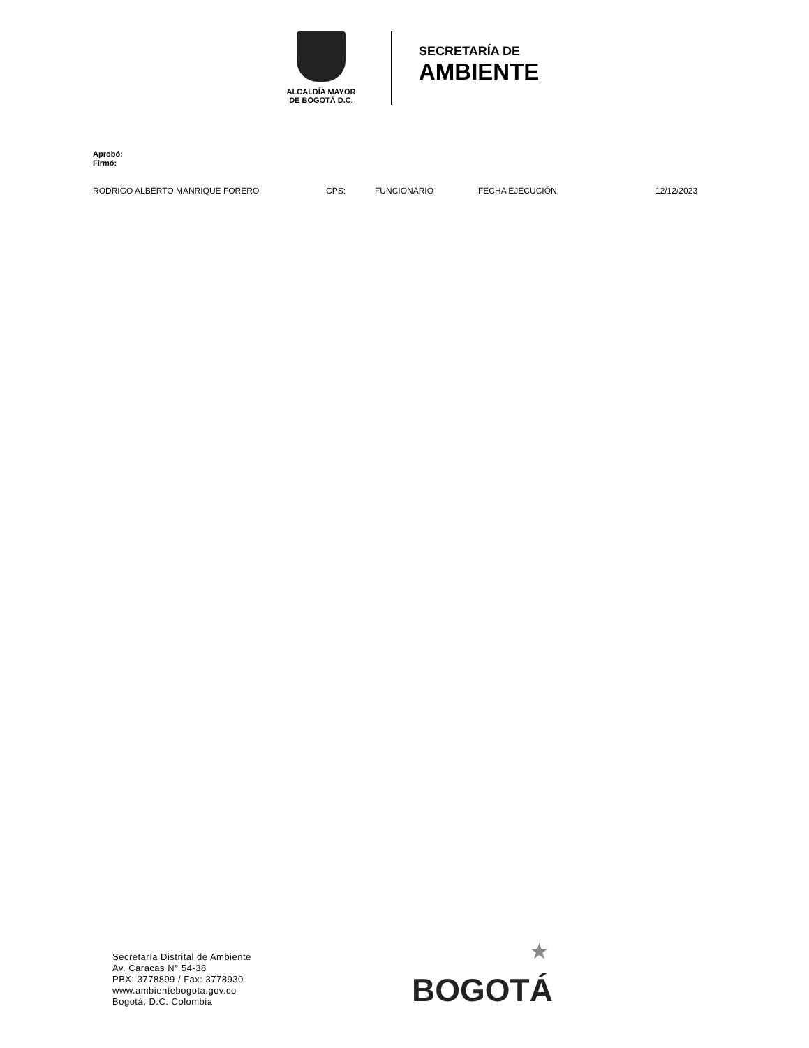ALCALDÍA MAYOR
DE BOGOTÁ D.C.
SECRETARÍA DE
AMBIENTE
Aprobó:
Firmó:
RODRIGO ALBERTO MANRIQUE FORERO CPS: FUNCIONARIO FECHA EJECUCIÓN: 12/12/2023
Secretaría Distrital de Ambiente
Av. Caracas N° 54-38
PBX: 3778899 / Fax: 3778930
www.ambientebogota.gov.co
Bogotá, D.C. Colombia
★
BOGOTÁ